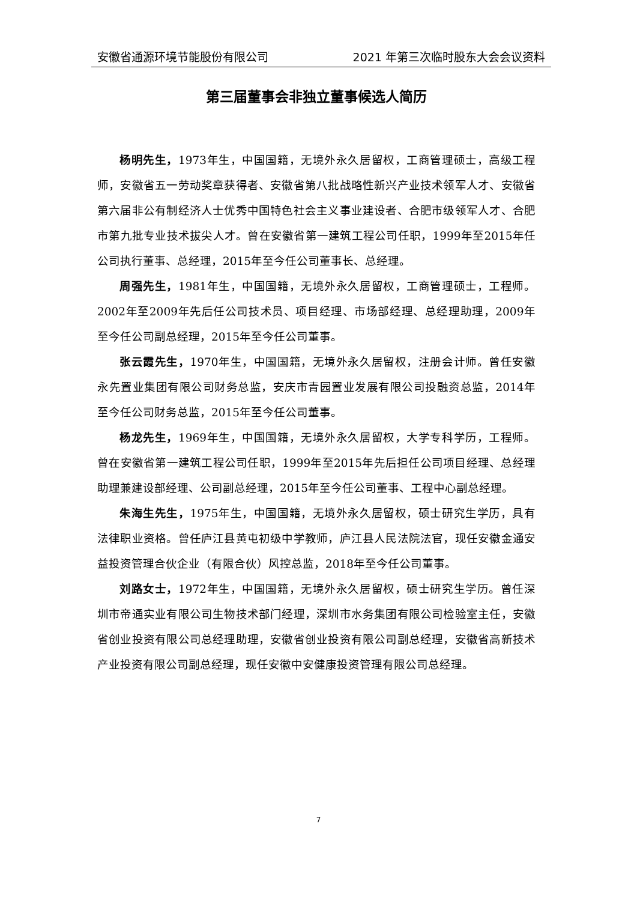安徽省通源环境节能股份有限公司 2021 年第三次临时股东大会会议资料
第三届董事会非独立董事候选人简历
杨明先生，1973年生，中国国籍，无境外永久居留权，工商管理硕士，高级工程师，安徽省五一劳动奖章获得者、安徽省第八批战略性新兴产业技术领军人才、安徽省第六届非公有制经济人士优秀中国特色社会主义事业建设者、合肥市级领军人才、合肥市第九批专业技术拔尖人才。曾在安徽省第一建筑工程公司任职，1999年至2015年任公司执行董事、总经理，2015年至今任公司董事长、总经理。
周强先生，1981年生，中国国籍，无境外永久居留权，工商管理硕士，工程师。2002年至2009年先后任公司技术员、项目经理、市场部经理、总经理助理，2009年至今任公司副总经理，2015年至今任公司董事。
张云霞先生，1970年生，中国国籍，无境外永久居留权，注册会计师。曾任安徽永先置业集团有限公司财务总监，安庆市青园置业发展有限公司投融资总监，2014年至今任公司财务总监，2015年至今任公司董事。
杨龙先生，1969年生，中国国籍，无境外永久居留权，大学专科学历，工程师。曾在安徽省第一建筑工程公司任职，1999年至2015年先后担任公司项目经理、总经理助理兼建设部经理、公司副总经理，2015年至今任公司董事、工程中心副总经理。
朱海生先生，1975年生，中国国籍，无境外永久居留权，硕士研究生学历，具有法律职业资格。曾任庐江县黄屯初级中学教师，庐江县人民法院法官，现任安徽金通安益投资管理合伙企业（有限合伙）风控总监，2018年至今任公司董事。
刘路女士，1972年生，中国国籍，无境外永久居留权，硕士研究生学历。曾任深圳市帝通实业有限公司生物技术部门经理，深圳市水务集团有限公司检验室主任，安徽省创业投资有限公司总经理助理，安徽省创业投资有限公司副总经理，安徽省高新技术产业投资有限公司副总经理，现任安徽中安健康投资管理有限公司总经理。
7